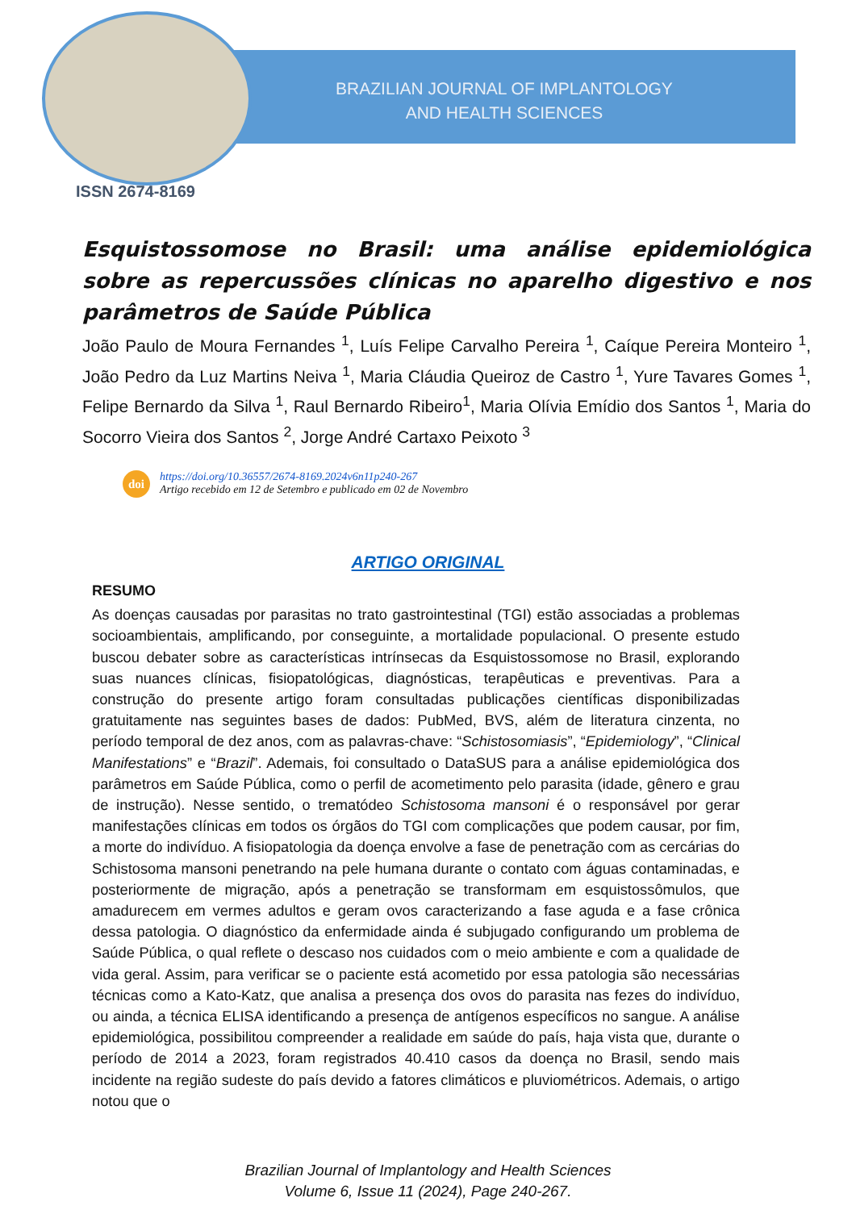BRAZILIAN JOURNAL OF IMPLANTOLOGY
AND HEALTH SCIENCES
ISSN 2674-8169
Esquistossomose no Brasil: uma análise epidemiológica sobre as repercussões clínicas no aparelho digestivo e nos parâmetros de Saúde Pública
João Paulo de Moura Fernandes <sup>1</sup>, Luís Felipe Carvalho Pereira <sup>1</sup>, Caíque Pereira Monteiro <sup>1</sup>, João Pedro da Luz Martins Neiva <sup>1</sup>, Maria Cláudia Queiroz de Castro <sup>1</sup>, Yure Tavares Gomes <sup>1</sup>, Felipe Bernardo da Silva <sup>1</sup>, Raul Bernardo Ribeiro<sup>1</sup>, Maria Olívia Emídio dos Santos <sup>1</sup>, Maria do Socorro Vieira dos Santos <sup>2</sup>, Jorge André Cartaxo Peixoto <sup>3</sup>
doi
https://doi.org/10.36557/2674-8169.2024v6n11p240-267
Artigo recebido em 12 de Setembro e publicado em 02 de Novembro
ARTIGO ORIGINAL
RESUMO
As doenças causadas por parasitas no trato gastrointestinal (TGI) estão associadas a problemas socioambientais, amplificando, por conseguinte, a mortalidade populacional. O presente estudo buscou debater sobre as características intrínsecas da Esquistossomose no Brasil, explorando suas nuances clínicas, fisiopatológicas, diagnósticas, terapêuticas e preventivas. Para a construção do presente artigo foram consultadas publicações científicas disponibilizadas gratuitamente nas seguintes bases de dados: PubMed, BVS, além de literatura cinzenta, no período temporal de dez anos, com as palavras-chave: “Schistosomiasis”, “Epidemiology”, “Clinical Manifestations” e “Brazil”. Ademais, foi consultado o DataSUS para a análise epidemiológica dos parâmetros em Saúde Pública, como o perfil de acometimento pelo parasita (idade, gênero e grau de instrução). Nesse sentido, o trematódeo Schistosoma mansoni é o responsável por gerar manifestações clínicas em todos os órgãos do TGI com complicações que podem causar, por fim, a morte do indivíduo. A fisiopatologia da doença envolve a fase de penetração com as cercárias do Schistosoma mansoni penetrando na pele humana durante o contato com águas contaminadas, e posteriormente de migração, após a penetração se transformam em esquistossômulos, que amadurecem em vermes adultos e geram ovos caracterizando a fase aguda e a fase crônica dessa patologia. O diagnóstico da enfermidade ainda é subjugado configurando um problema de Saúde Pública, o qual reflete o descaso nos cuidados com o meio ambiente e com a qualidade de vida geral. Assim, para verificar se o paciente está acometido por essa patologia são necessárias técnicas como a Kato-Katz, que analisa a presença dos ovos do parasita nas fezes do indivíduo, ou ainda, a técnica ELISA identificando a presença de antígenos específicos no sangue. A análise epidemiológica, possibilitou compreender a realidade em saúde do país, haja vista que, durante o período de 2014 a 2023, foram registrados 40.410 casos da doença no Brasil, sendo mais incidente na região sudeste do país devido a fatores climáticos e pluviométricos. Ademais, o artigo notou que o
Brazilian Journal of Implantology and Health Sciences
Volume 6, Issue 11 (2024), Page 240-267.